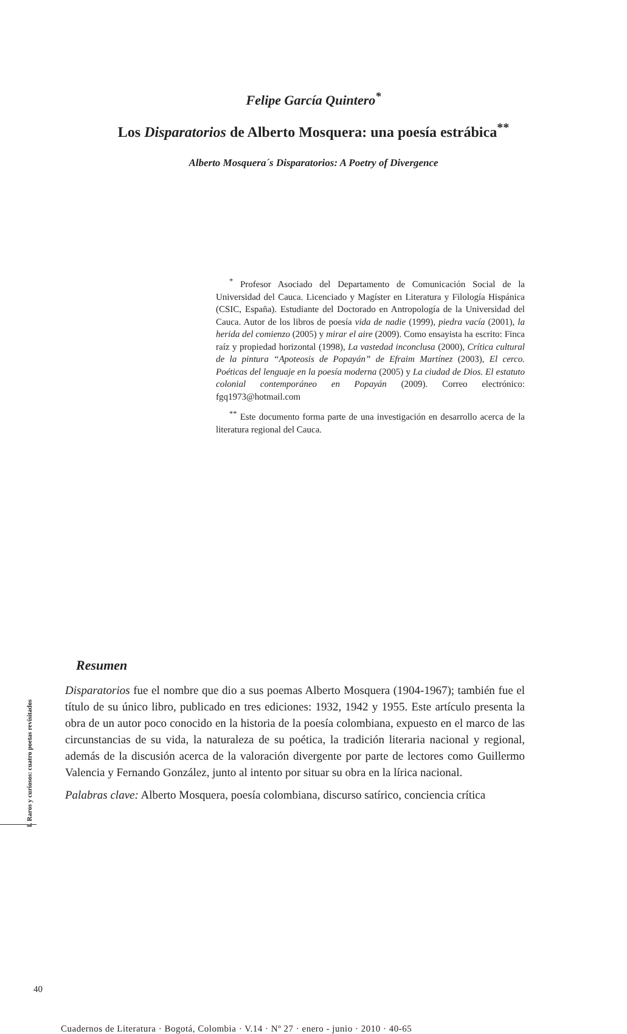Felipe García Quintero<sup>*</sup>
Los Disparatorios de Alberto Mosquera: una poesía estrábica<sup>**</sup>
Alberto Mosquera´s Disparatorios: A Poetry of Divergence
<sup>*</sup> Profesor Asociado del Departamento de Comunicación Social de la Universidad del Cauca. Licenciado y Magíster en Literatura y Filología Hispánica (CSIC, España). Estudiante del Doctorado en Antropología de la Universidad del Cauca. Autor de los libros de poesía vida de nadie (1999), piedra vacía (2001), la herida del comienzo (2005) y mirar el aire (2009). Como ensayista ha escrito: Finca raíz y propiedad horizontal (1998), La vastedad inconclusa (2000), Crítica cultural de la pintura “Apoteosis de Popayán” de Efraim Martínez (2003), El cerco. Poéticas del lenguaje en la poesía moderna (2005) y La ciudad de Dios. El estatuto colonial contemporáneo en Popayán (2009). Correo electrónico: fgq1973@hotmail.com
<sup>**</sup> Este documento forma parte de una investigación en desarrollo acerca de la literatura regional del Cauca.
I. Raros y curiosos: cuatro poetas revisitados
Resumen
Disparatorios fue el nombre que dio a sus poemas Alberto Mosquera (1904-1967); también fue el título de su único libro, publicado en tres ediciones: 1932, 1942 y 1955. Este artículo presenta la obra de un autor poco conocido en la historia de la poesía colombiana, expuesto en el marco de las circunstancias de su vida, la naturaleza de su poética, la tradición literaria nacional y regional, además de la discusión acerca de la valoración divergente por parte de lectores como Guillermo Valencia y Fernando González, junto al intento por situar su obra en la lírica nacional.
Palabras clave: Alberto Mosquera, poesía colombiana, discurso satírico, conciencia crítica
40
Cuadernos de Literatura · Bogotá, Colombia · V.14 · Nº 27 · enero - junio · 2010 · 40-65